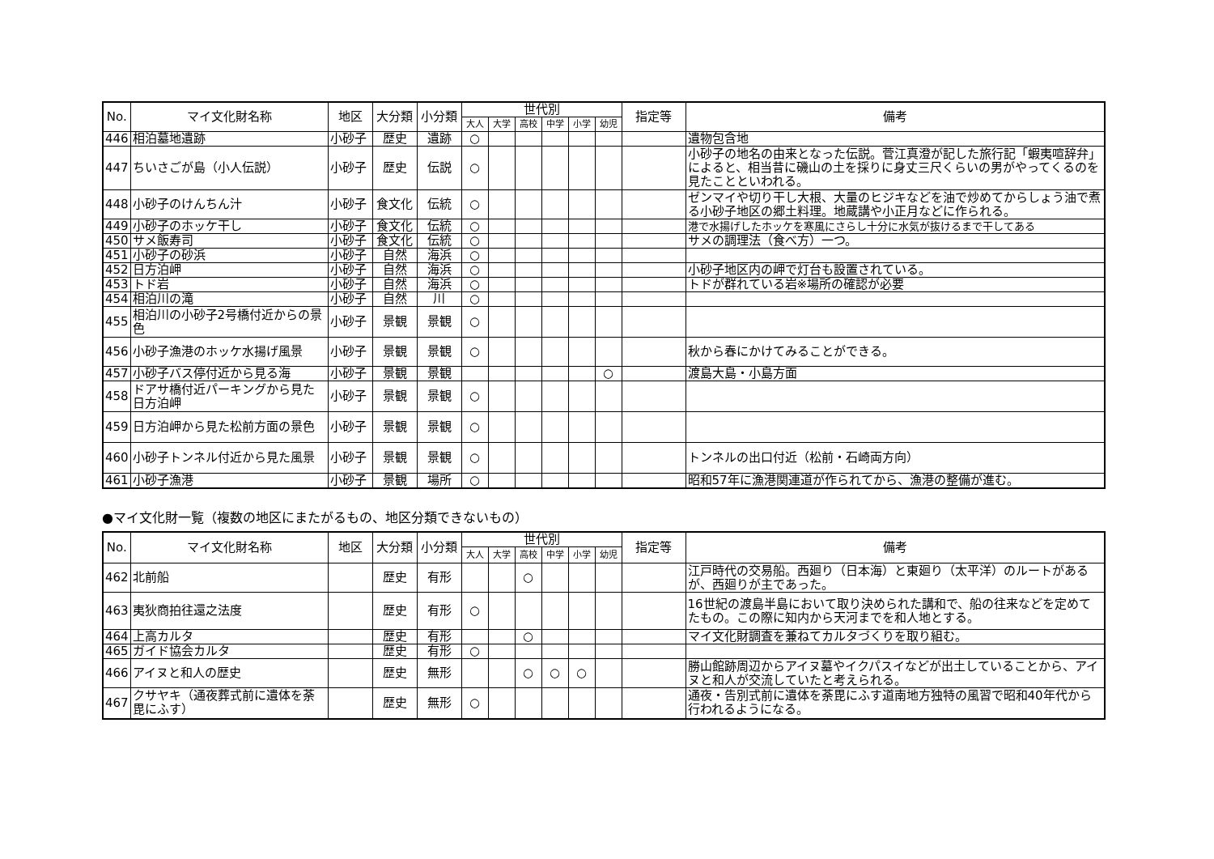| No. | マイ文化財名称 | 地区 | 大分類 | 小分類 | 世代別 | | | | | | 指定等 | 備考 |
| --- | --- | --- | --- | --- | --- | --- | --- | --- | --- | --- | --- | --- |
| | | | | | 大人 | 大学 | 高校 | 中学 | 小学 | 幼児 | | |
| 446 | 相泊墓地遺跡 | 小砂子 | 歴史 | 遺跡 | ○ | | | | | | | 遺物包含地 |
| 447 | ちいさごが島（小人伝説） | 小砂子 | 歴史 | 伝説 | ○ | | | | | | | 小砂子の地名の由来となった伝説。菅江真澄が記した旅行記「蝦夷喧辞弁」によると、相当昔に磯山の土を採りに身丈三尺くらいの男がやってくるのを見たことといわれる。 |
| 448 | 小砂子のけんちん汁 | 小砂子 | 食文化 | 伝統 | ○ | | | | | | | ゼンマイや切り干し大根、大量のヒジキなどを油で炒めてからしょう油で煮る小砂子地区の郷土料理。地蔵講や小正月などに作られる。 |
| 449 | 小砂子のホッケ干し | 小砂子 | 食文化 | 伝統 | ○ | | | | | | | 港で水揚げしたホッケを寒風にさらし十分に水気が抜けるまで干してある |
| 450 | サメ飯寿司 | 小砂子 | 食文化 | 伝統 | ○ | | | | | | | サメの調理法（食べ方）一つ。 |
| 451 | 小砂子の砂浜 | 小砂子 | 自然 | 海浜 | ○ | | | | | | | |
| 452 | 日方泊岬 | 小砂子 | 自然 | 海浜 | ○ | | | | | | | 小砂子地区内の岬で灯台も設置されている。 |
| 453 | トド岩 | 小砂子 | 自然 | 海浜 | ○ | | | | | | | トドが群れている岩※場所の確認が必要 |
| 454 | 相泊川の滝 | 小砂子 | 自然 | 川 | ○ | | | | | | | |
| 455 | 相泊川の小砂子2号橋付近からの景色 | 小砂子 | 景観 | 景観 | ○ | | | | | | | |
| 456 | 小砂子漁港のホッケ水揚げ風景 | 小砂子 | 景観 | 景観 | ○ | | | | | | | 秋から春にかけてみることができる。 |
| 457 | 小砂子バス停付近から見る海 | 小砂子 | 景観 | 景観 | | | | | | ○ | | 渡島大島・小島方面 |
| 458 | ドアサ橋付近パーキングから見た日方泊岬 | 小砂子 | 景観 | 景観 | ○ | | | | | | | |
| 459 | 日方泊岬から見た松前方面の景色 | 小砂子 | 景観 | 景観 | ○ | | | | | | | |
| 460 | 小砂子トンネル付近から見た風景 | 小砂子 | 景観 | 景観 | ○ | | | | | | | トンネルの出口付近（松前・石崎両方向） |
| 461 | 小砂子漁港 | 小砂子 | 景観 | 場所 | ○ | | | | | | | 昭和57年に漁港関連道が作られてから、漁港の整備が進む。 |
●マイ文化財一覧（複数の地区にまたがるもの、地区分類できないもの）
| No. | マイ文化財名称 | 地区 | 大分類 | 小分類 | 世代別 | | | | | | 指定等 | 備考 |
| --- | --- | --- | --- | --- | --- | --- | --- | --- | --- | --- | --- | --- |
| | | | | | 大人 | 大学 | 高校 | 中学 | 小学 | 幼児 | | |
| 462 | 北前船 | | 歴史 | 有形 | | | ○ | | | | | 江戸時代の交易船。西廻り（日本海）と東廻り（太平洋）のルートがあるが、西廻りが主であった。 |
| 463 | 夷狄商拍往還之法度 | | 歴史 | 有形 | ○ | | | | | | | 16世紀の渡島半島において取り決められた講和で、船の往来などを定めてたもの。この際に知内から天河までを和人地とする。 |
| 464 | 上高カルタ | | 歴史 | 有形 | | | ○ | | | | | マイ文化財調査を兼ねてカルタづくりを取り組む。 |
| 465 | ガイド協会カルタ | | 歴史 | 有形 | ○ | | | | | | | |
| 466 | アイヌと和人の歴史 | | 歴史 | 無形 | | | ○ | ○ | ○ | | | 勝山館跡周辺からアイヌ墓やイクパスイなどが出土していることから、アイヌと和人が交流していたと考えられる。 |
| 467 | クサヤキ（通夜葬式前に遺体を荼毘にふす） | | 歴史 | 無形 | ○ | | | | | | | 通夜・告別式前に遺体を荼毘にふす道南地方独特の風習で昭和40年代から行われるようになる。 |